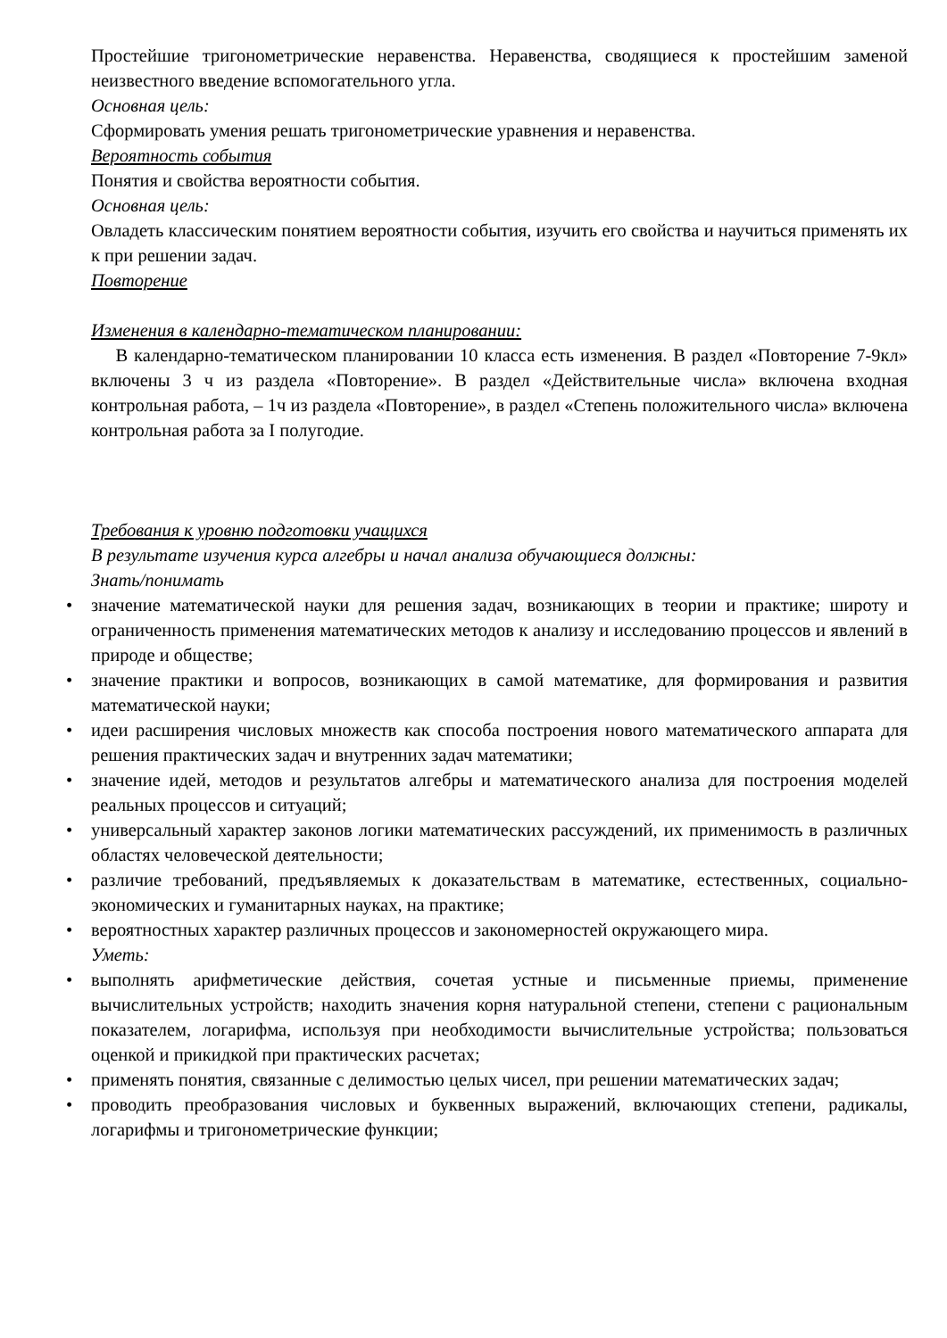Простейшие тригонометрические неравенства. Неравенства, сводящиеся к простейшим заменой неизвестного введение вспомогательного угла.
Основная цель:
Сформировать умения решать тригонометрические уравнения и неравенства.
Вероятность события
Понятия и свойства вероятности события.
Основная цель:
Овладеть классическим понятием вероятности события, изучить его свойства и научиться применять их к при решении задач.
Повторение
Изменения в календарно-тематическом планировании:
В календарно-тематическом планировании 10 класса есть изменения. В раздел «Повторение 7-9кл» включены 3 ч из раздела «Повторение». В раздел «Действительные числа» включена входная контрольная работа, – 1ч из раздела «Повторение», в раздел «Степень положительного числа» включена контрольная работа за I полугодие.
Требования к уровню подготовки учащихся
В результате изучения курса алгебры и начал анализа обучающиеся должны:
Знать/понимать
• значение математической науки для решения задач, возникающих в теории и практике; широту и ограниченность применения математических методов к анализу и исследованию процессов и явлений в природе и обществе;
• значение практики и вопросов, возникающих в самой математике, для формирования и развития математической науки;
• идеи расширения числовых множеств как способа построения нового математического аппарата для решения практических задач и внутренних задач математики;
• значение идей, методов и результатов алгебры и математического анализа для построения моделей реальных процессов и ситуаций;
• универсальный характер законов логики математических рассуждений, их применимость в различных областях человеческой деятельности;
• различие требований, предъявляемых к доказательствам в математике, естественных, социально-экономических и гуманитарных науках, на практике;
• вероятностных характер различных процессов и закономерностей окружающего мира.
Уметь:
• выполнять арифметические действия, сочетая устные и письменные приемы, применение вычислительных устройств; находить значения корня натуральной степени, степени с рациональным показателем, логарифма, используя при необходимости вычислительные устройства; пользоваться оценкой и прикидкой при практических расчетах;
• применять понятия, связанные с делимостью целых чисел, при решении математических задач;
• проводить преобразования числовых и буквенных выражений, включающих степени, радикалы, логарифмы и тригонометрические функции;